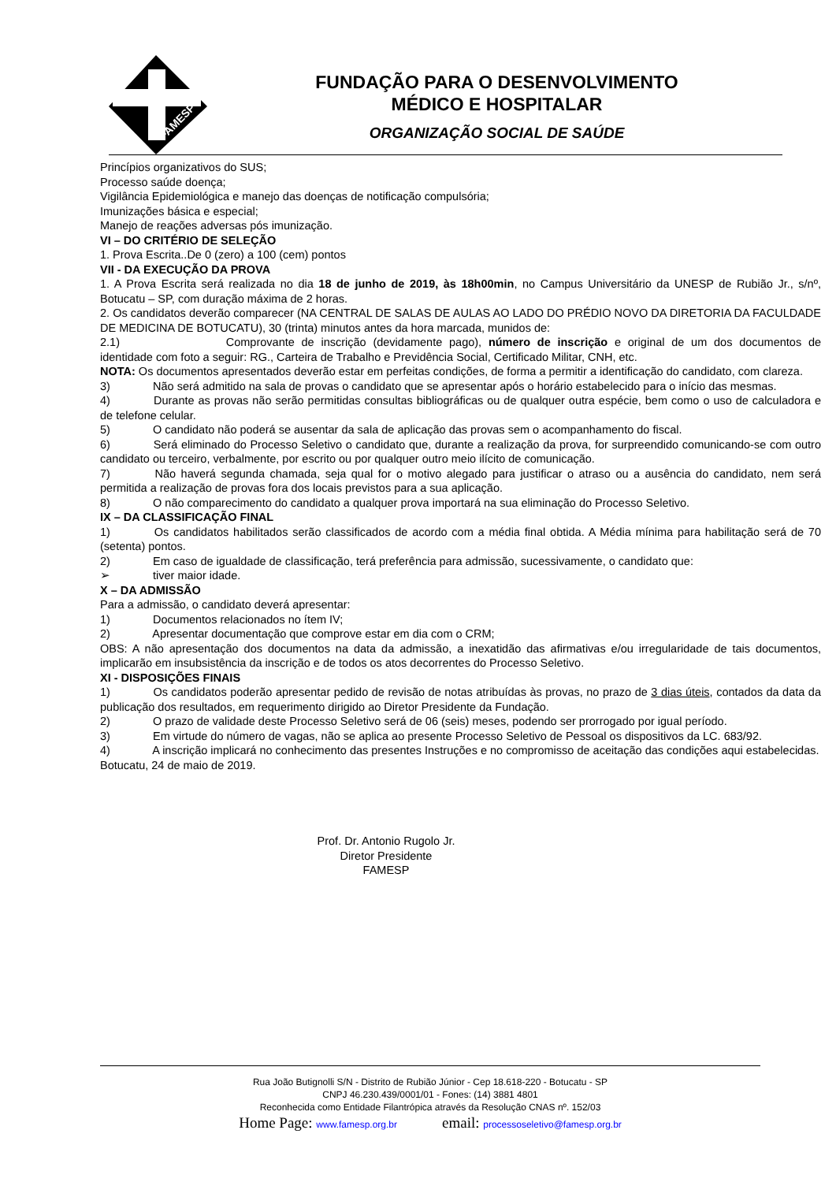FAMESP
FUNDAÇÃO PARA O DESENVOLVIMENTO
MÉDICO E HOSPITALAR
ORGANIZAÇÃO SOCIAL DE SAÚDE
Princípios organizativos do SUS;
Processo saúde doença;
Vigilância Epidemiológica e manejo das doenças de notificação compulsória;
Imunizações básica e especial;
Manejo de reações adversas pós imunização.
VI – DO CRITÉRIO DE SELEÇÃO
1. Prova Escrita..De 0 (zero) a 100 (cem) pontos
VII - DA EXECUÇÃO DA PROVA
1. A Prova Escrita será realizada no dia 18 de junho de 2019, às 18h00min, no Campus Universitário da UNESP de Rubião Jr., s/nº, Botucatu – SP, com duração máxima de 2 horas.
2. Os candidatos deverão comparecer (NA CENTRAL DE SALAS DE AULAS AO LADO DO PRÉDIO NOVO DA DIRETORIA DA FACULDADE DE MEDICINA DE BOTUCATU), 30 (trinta) minutos antes da hora marcada, munidos de:
2.1) Comprovante de inscrição (devidamente pago), número de inscrição e original de um dos documentos de identidade com foto a seguir: RG., Carteira de Trabalho e Previdência Social, Certificado Militar, CNH, etc.
NOTA: Os documentos apresentados deverão estar em perfeitas condições, de forma a permitir a identificação do candidato, com clareza.
3) Não será admitido na sala de provas o candidato que se apresentar após o horário estabelecido para o início das mesmas.
4) Durante as provas não serão permitidas consultas bibliográficas ou de qualquer outra espécie, bem como o uso de calculadora e de telefone celular.
5) O candidato não poderá se ausentar da sala de aplicação das provas sem o acompanhamento do fiscal.
6) Será eliminado do Processo Seletivo o candidato que, durante a realização da prova, for surpreendido comunicando-se com outro candidato ou terceiro, verbalmente, por escrito ou por qualquer outro meio ilícito de comunicação.
7) Não haverá segunda chamada, seja qual for o motivo alegado para justificar o atraso ou a ausência do candidato, nem será permitida a realização de provas fora dos locais previstos para a sua aplicação.
8) O não comparecimento do candidato a qualquer prova importará na sua eliminação do Processo Seletivo.
IX – DA CLASSIFICAÇÃO FINAL
1) Os candidatos habilitados serão classificados de acordo com a média final obtida. A Média mínima para habilitação será de 70 (setenta) pontos.
2) Em caso de igualdade de classificação, terá preferência para admissão, sucessivamente, o candidato que:
➢ tiver maior idade.
X – DA ADMISSÃO
Para a admissão, o candidato deverá apresentar:
1) Documentos relacionados no ítem IV;
2) Apresentar documentação que comprove estar em dia com o CRM;
OBS: A não apresentação dos documentos na data da admissão, a inexatidão das afirmativas e/ou irregularidade de tais documentos, implicarão em insubsistência da inscrição e de todos os atos decorrentes do Processo Seletivo.
XI - DISPOSIÇÕES FINAIS
1) Os candidatos poderão apresentar pedido de revisão de notas atribuídas às provas, no prazo de 3 dias úteis, contados da data da publicação dos resultados, em requerimento dirigido ao Diretor Presidente da Fundação.
2) O prazo de validade deste Processo Seletivo será de 06 (seis) meses, podendo ser prorrogado por igual período.
3) Em virtude do número de vagas, não se aplica ao presente Processo Seletivo de Pessoal os dispositivos da LC. 683/92.
4) A inscrição implicará no conhecimento das presentes Instruções e no compromisso de aceitação das condições aqui estabelecidas.
Botucatu, 24 de maio de 2019.
Prof. Dr. Antonio Rugolo Jr.
Diretor Presidente
FAMESP
Rua João Butignolli S/N - Distrito de Rubião Júnior - Cep 18.618-220 - Botucatu - SP
CNPJ 46.230.439/0001/01 - Fones: (14) 3881 4801
Reconhecida como Entidade Filantrópica através da Resolução CNAS nº. 152/03
Home Page: www.famesp.org.br email: processoseletivo@famesp.org.br